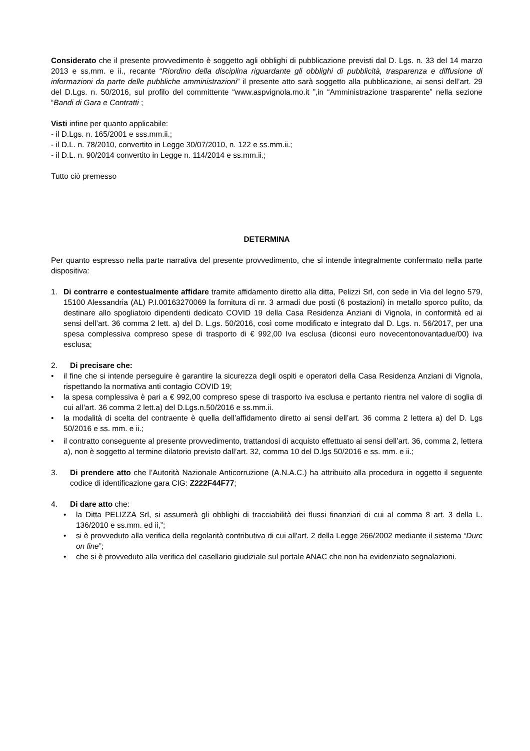Considerato che il presente provvedimento è soggetto agli obblighi di pubblicazione previsti dal D. Lgs. n. 33 del 14 marzo 2013 e ss.mm. e ii., recante “Riordino della disciplina riguardante gli obblighi di pubblicità, trasparenza e diffusione di informazioni da parte delle pubbliche amministrazioni” il presente atto sarà soggetto alla pubblicazione, ai sensi dell’art. 29 del D.Lgs. n. 50/2016, sul profilo del committente “www.aspvignola.mo.it ”,in “Amministrazione trasparente” nella sezione “Bandi di Gara e Contratti ;
Visti infine per quanto applicabile:
- il D.Lgs. n. 165/2001 e sss.mm.ii.;
- il D.L. n. 78/2010, convertito in Legge 30/07/2010, n. 122 e ss.mm.ii.;
- il D.L. n. 90/2014 convertito in Legge n. 114/2014 e ss.mm.ii.;
Tutto ciò premesso
DETERMINA
Per quanto espresso nella parte narrativa del presente provvedimento, che si intende integralmente confermato nella parte dispositiva:
1. Di contrarre e contestualmente affidare tramite affidamento diretto alla ditta, Pelizzi Srl, con sede in Via del legno 579, 15100 Alessandria (AL) P.I.00163270069 la fornitura di nr. 3 armadi due posti (6 postazioni) in metallo sporco pulito, da destinare allo spogliatoio dipendenti dedicato COVID 19 della Casa Residenza Anziani di Vignola, in conformità ed ai sensi dell’art. 36 comma 2 lett. a) del D. L.gs. 50/2016, così come modificato e integrato dal D. Lgs. n. 56/2017, per una spesa complessiva compreso spese di trasporto di € 992,00 Iva esclusa (diconsi euro novecentonovantadue/00) iva esclusa;
2. Di precisare che:
• il fine che si intende perseguire è garantire la sicurezza degli ospiti e operatori della Casa Residenza Anziani di Vignola, rispettando la normativa anti contagio COVID 19;
• la spesa complessiva è pari a € 992,00 compreso spese di trasporto iva esclusa e pertanto rientra nel valore di soglia di cui all’art. 36 comma 2 lett.a) del D.Lgs.n.50/2016 e ss.mm.ii.
• la modalità di scelta del contraente è quella dell’affidamento diretto ai sensi dell’art. 36 comma 2 lettera a) del D. Lgs 50/2016 e ss. mm. e ii.;
• il contratto conseguente al presente provvedimento, trattandosi di acquisto effettuato ai sensi dell’art. 36, comma 2, lettera a), non è soggetto al termine dilatorio previsto dall’art. 32, comma 10 del D.lgs 50/2016 e ss. mm. e ii.;
3. Di prendere atto che l’Autorità Nazionale Anticorruzione (A.N.A.C.) ha attribuito alla procedura in oggetto il seguente codice di identificazione gara CIG: Z222F44F77;
4. Di dare atto che:
• la Ditta PELIZZA Srl, si assumerà gli obblighi di tracciabilità dei flussi finanziari di cui al comma 8 art. 3 della L. 136/2010 e ss.mm. ed ii,”;
• si è provveduto alla verifica della regolarità contributiva di cui all'art. 2 della Legge 266/2002 mediante il sistema “Durc on line”;
• che si è provveduto alla verifica del casellario giudiziale sul portale ANAC che non ha evidenziato segnalazioni.